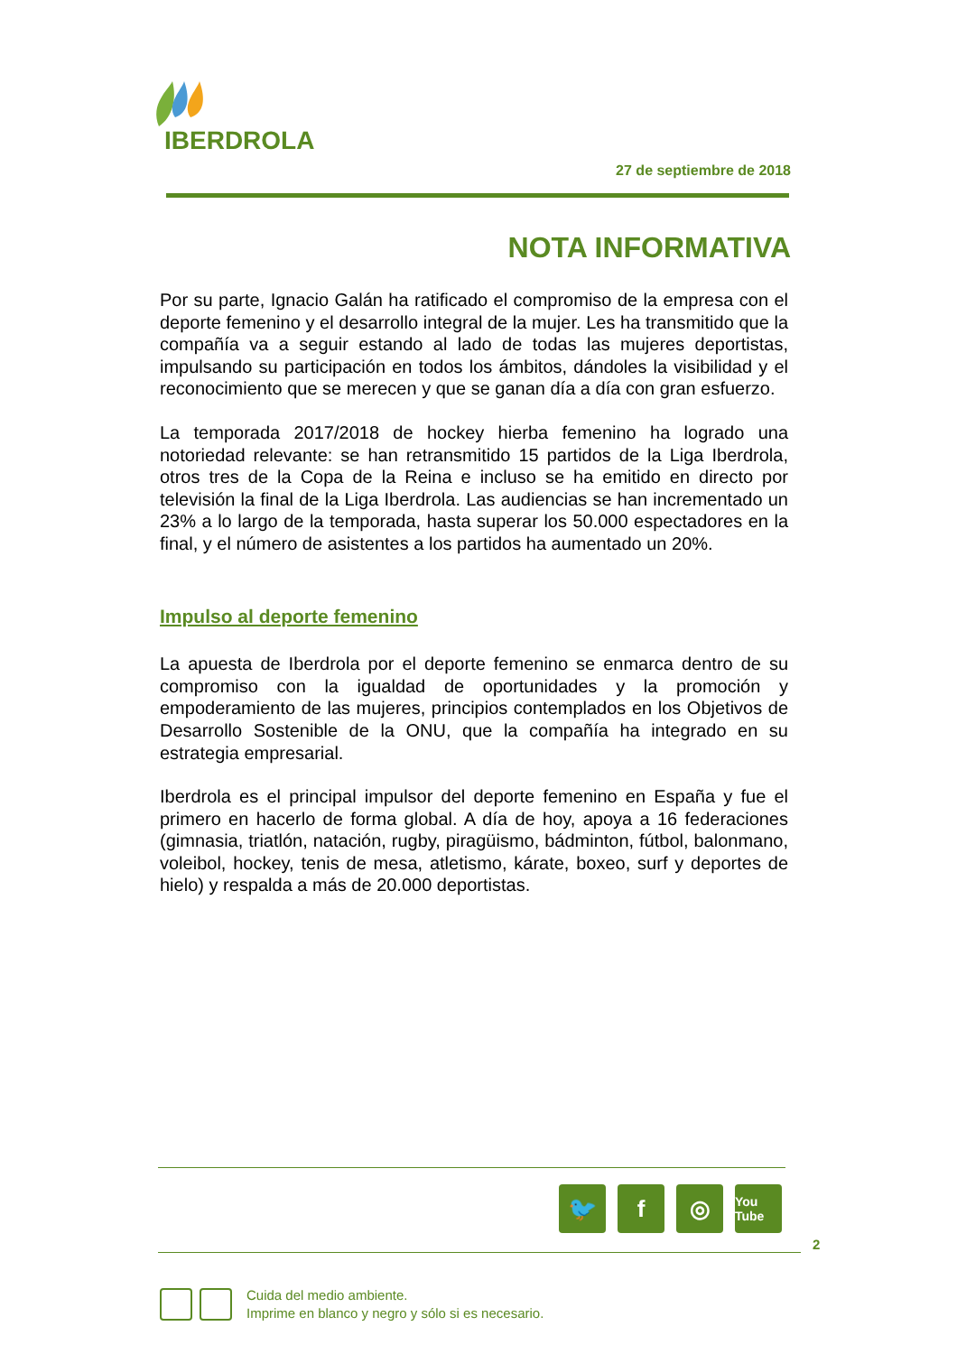IBERDROLA
27 de septiembre de 2018
NOTA INFORMATIVA
Por su parte, Ignacio Galán ha ratificado el compromiso de la empresa con el deporte femenino y el desarrollo integral de la mujer. Les ha transmitido que la compañía va a seguir estando al lado de todas las mujeres deportistas, impulsando su participación en todos los ámbitos, dándoles la visibilidad y el reconocimiento que se merecen y que se ganan día a día con gran esfuerzo.
La temporada 2017/2018 de hockey hierba femenino ha logrado una notoriedad relevante: se han retransmitido 15 partidos de la Liga Iberdrola, otros tres de la Copa de la Reina e incluso se ha emitido en directo por televisión la final de la Liga Iberdrola. Las audiencias se han incrementado un 23% a lo largo de la temporada, hasta superar los 50.000 espectadores en la final, y el número de asistentes a los partidos ha aumentado un 20%.
Impulso al deporte femenino
La apuesta de Iberdrola por el deporte femenino se enmarca dentro de su compromiso con la igualdad de oportunidades y la promoción y empoderamiento de las mujeres, principios contemplados en los Objetivos de Desarrollo Sostenible de la ONU, que la compañía ha integrado en su estrategia empresarial.
Iberdrola es el principal impulsor del deporte femenino en España y fue el primero en hacerlo de forma global. A día de hoy, apoya a 16 federaciones (gimnasia, triatlón, natación, rugby, piragüismo, bádminton, fútbol, balonmano, voleibol, hockey, tenis de mesa, atletismo, kárate, boxeo, surf y deportes de hielo) y respalda a más de 20.000 deportistas.
🐦 f ◎
You Tube
2
Cuida del medio ambiente.
Imprime en blanco y negro y sólo si es necesario.